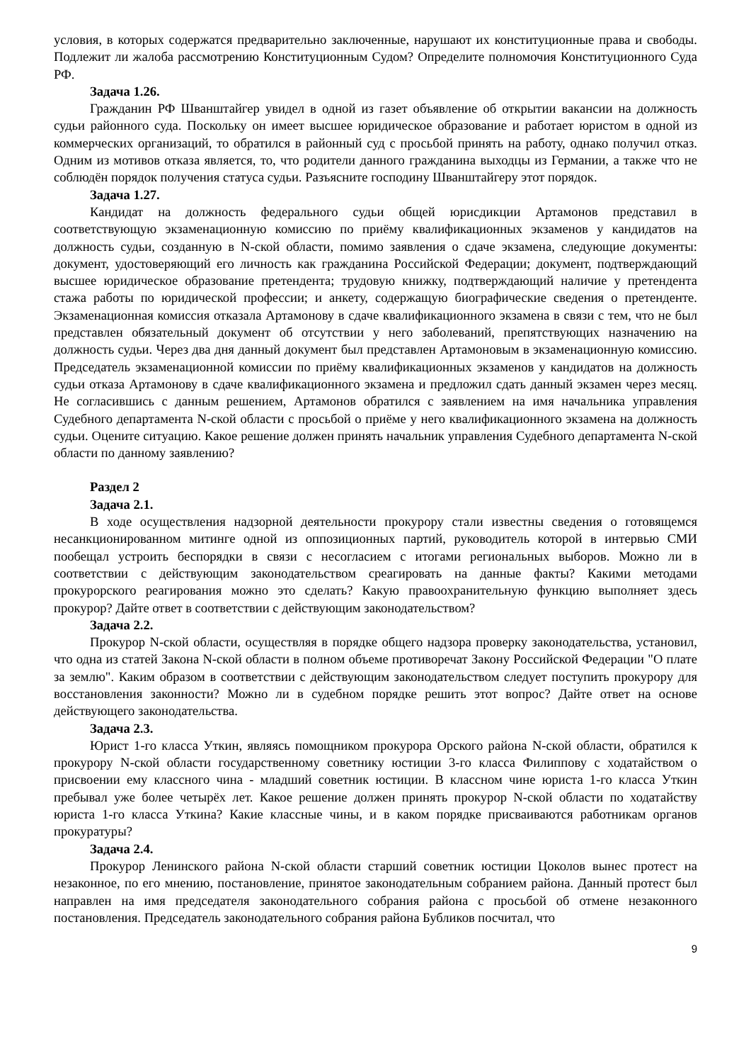условия, в которых содержатся предварительно заключенные, нарушают их конституционные права и свободы. Подлежит ли жалоба рассмотрению Конституционным Судом? Определите полномочия Конституционного Суда РФ.
Задача 1.26.
Гражданин РФ Шванштайгер увидел в одной из газет объявление об открытии вакансии на должность судьи районного суда. Поскольку он имеет высшее юридическое образование и работает юристом в одной из коммерческих организаций, то обратился в районный суд с просьбой принять на работу, однако получил отказ. Одним из мотивов отказа является, то, что родители данного гражданина выходцы из Германии, а также что не соблюдён порядок получения статуса судьи. Разъясните господину Шванштайгеру этот порядок.
Задача 1.27.
Кандидат на должность федерального судьи общей юрисдикции Артамонов представил в соответствующую экзаменационную комиссию по приёму квалификационных экзаменов у кандидатов на должность судьи, созданную в N-ской области, помимо заявления о сдаче экзамена, следующие документы: документ, удостоверяющий его личность как гражданина Российской Федерации; документ, подтверждающий высшее юридическое образование претендента; трудовую книжку, подтверждающий наличие у претендента стажа работы по юридической профессии; и анкету, содержащую биографические сведения о претенденте. Экзаменационная комиссия отказала Артамонову в сдаче квалификационного экзамена в связи с тем, что не был представлен обязательный документ об отсутствии у него заболеваний, препятствующих назначению на должность судьи. Через два дня данный документ был представлен Артамоновым в экзаменационную комиссию. Председатель экзаменационной комиссии по приёму квалификационных экзаменов у кандидатов на должность судьи отказа Артамонову в сдаче квалификационного экзамена и предложил сдать данный экзамен через месяц. Не согласившись с данным решением, Артамонов обратился с заявлением на имя начальника управления Судебного департамента N-ской области с просьбой о приёме у него квалификационного экзамена на должность судьи. Оцените ситуацию. Какое решение должен принять начальник управления Судебного департамента N-ской области по данному заявлению?
Раздел 2
Задача 2.1.
В ходе осуществления надзорной деятельности прокурору стали известны сведения о готовящемся несанкционированном митинге одной из оппозиционных партий, руководитель которой в интервью СМИ пообещал устроить беспорядки в связи с несогласием с итогами региональных выборов. Можно ли в соответствии с действующим законодательством среагировать на данные факты? Какими методами прокурорского реагирования можно это сделать? Какую правоохранительную функцию выполняет здесь прокурор? Дайте ответ в соответствии с действующим законодательством?
Задача 2.2.
Прокурор N-ской области, осуществляя в порядке общего надзора проверку законодательства, установил, что одна из статей Закона N-ской области в полном объеме противоречат Закону Российской Федерации "О плате за землю". Каким образом в соответствии с действующим законодательством следует поступить прокурору для восстановления законности? Можно ли в судебном порядке решить этот вопрос? Дайте ответ на основе действующего законодательства.
Задача 2.3.
Юрист 1-го класса Уткин, являясь помощником прокурора Орского района N-ской области, обратился к прокурору N-ской области государственному советнику юстиции 3-го класса Филиппову с ходатайством о присвоении ему классного чина - младший советник юстиции. В классном чине юриста 1-го класса Уткин пребывал уже более четырёх лет. Какое решение должен принять прокурор N-ской области по ходатайству юриста 1-го класса Уткина? Какие классные чины, и в каком порядке присваиваются работникам органов прокуратуры?
Задача 2.4.
Прокурор Ленинского района N-ской области старший советник юстиции Цоколов вынес протест на незаконное, по его мнению, постановление, принятое законодательным собранием района. Данный протест был направлен на имя председателя законодательного собрания района с просьбой об отмене незаконного постановления. Председатель законодательного собрания района Бубликов посчитал, что
9